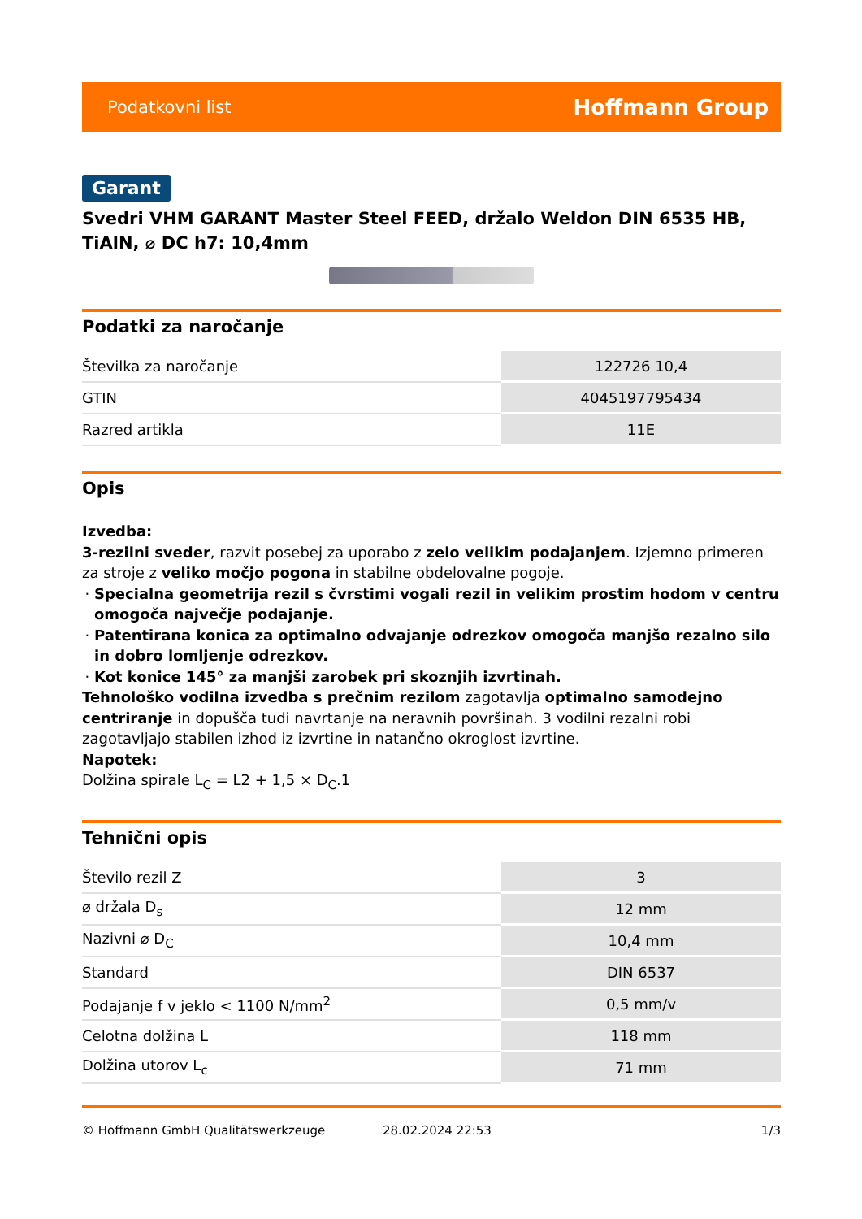Podatkovni list Hoffmann Group
Garant
Svedri VHM GARANT Master Steel FEED, držalo Weldon DIN 6535 HB, TiAlN, ⌀ DC h7: 10,4mm
Podatki za naročanje
| Številka za naročanje | 122726 10,4 |
| GTIN | 4045197795434 |
| Razred artikla | 11E |
Opis
Izvedba:
3-rezilni sveder, razvit posebej za uporabo z zelo velikim podajanjem. Izjemno primeren za stroje z veliko močjo pogona in stabilne obdelovalne pogoje.
Specialna geometrija rezil s čvrstimi vogali rezil in velikim prostim hodom v centru omogoča največje podajanje.
Patentirana konica za optimalno odvajanje odrezkov omogoča manjšo rezalno silo in dobro lomljenje odrezkov.
Kot konice 145° za manjši zarobek pri skoznjih izvrtinah.
Tehnološko vodilna izvedba s prečnim rezilom zagotavlja optimalno samodejno centriranje in dopušča tudi navrtanje na neravnih površinah. 3 vodilni rezalni robi zagotavljajo stabilen izhod iz izvrtine in natančno okroglost izvrtine.
Napotek:
Dolžina spirale L<sub>C</sub> = L2 + 1,5 × D<sub>C</sub>.1
Tehnični opis
| Število rezil Z | 3 |
| ⌀ držala D<sub>s</sub> | 12 mm |
| Nazivni ⌀ D<sub>C</sub> | 10,4 mm |
| Standard | DIN 6537 |
| Podajanje f v jeklo < 1100 N/mm<sup>2</sup> | 0,5 mm/v |
| Celotna dolžina L | 118 mm |
| Dolžina utorov L<sub>c</sub> | 71 mm |
© Hoffmann GmbH Qualitätswerkzeuge 28.02.2024 22:53 1/3